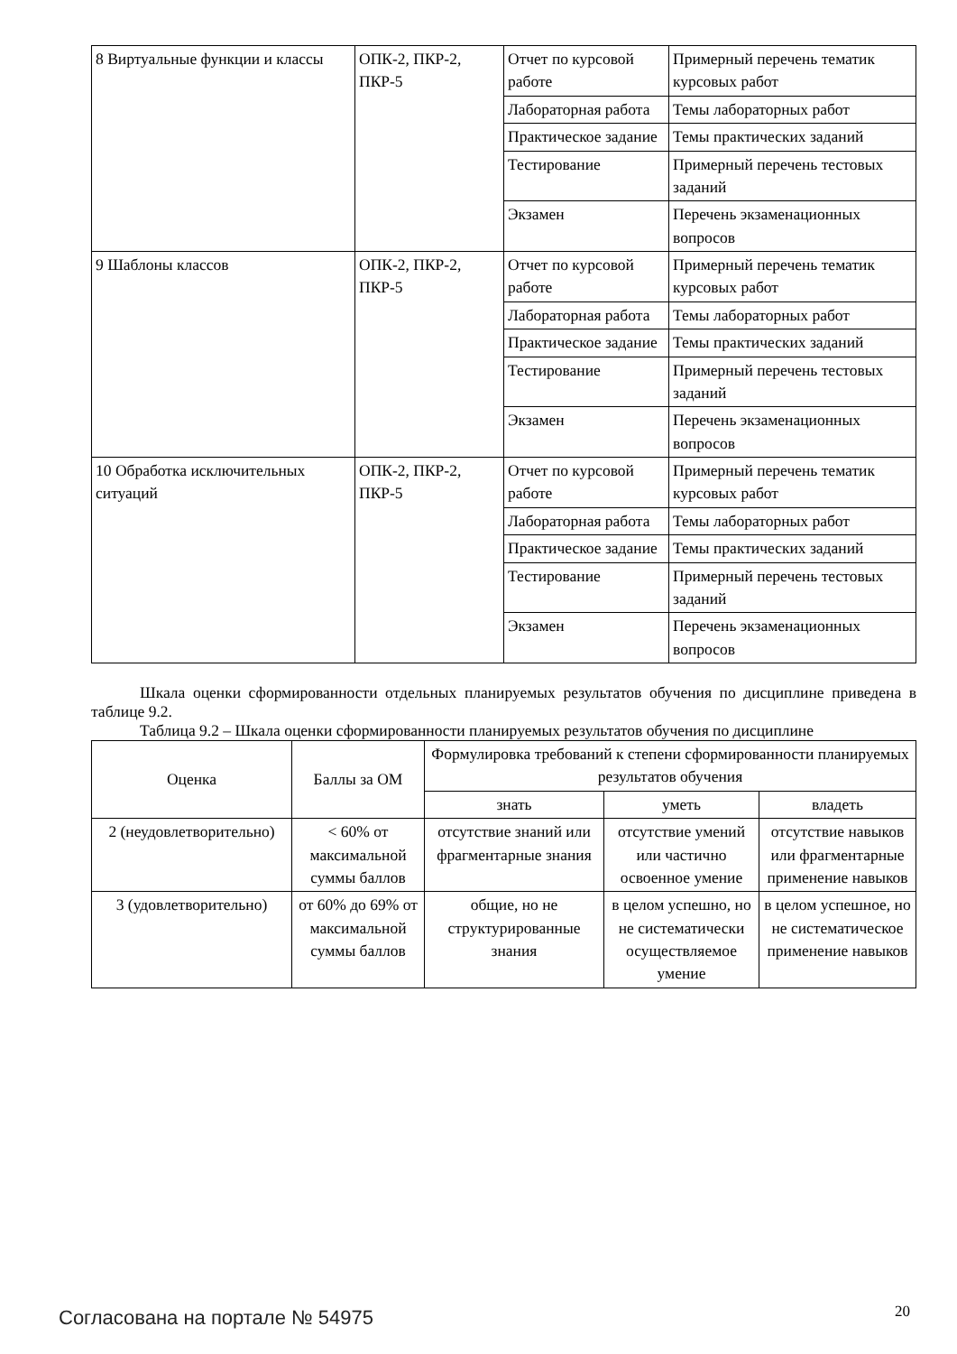| 8 Виртуальные функции и классы | ОПК-2, ПКР-2, ПКР-5 | Отчет по курсовой работе | Примерный перечень тематик курсовых работ |
| | | Лабораторная работа | Темы лабораторных работ |
| | | Практическое задание | Темы практических заданий |
| | | Тестирование | Примерный перечень тестовых заданий |
| | | Экзамен | Перечень экзаменационных вопросов |
| 9 Шаблоны классов | ОПК-2, ПКР-2, ПКР-5 | Отчет по курсовой работе | Примерный перечень тематик курсовых работ |
| | | Лабораторная работа | Темы лабораторных работ |
| | | Практическое задание | Темы практических заданий |
| | | Тестирование | Примерный перечень тестовых заданий |
| | | Экзамен | Перечень экзаменационных вопросов |
| 10 Обработка исключительных ситуаций | ОПК-2, ПКР-2, ПКР-5 | Отчет по курсовой работе | Примерный перечень тематик курсовых работ |
| | | Лабораторная работа | Темы лабораторных работ |
| | | Практическое задание | Темы практических заданий |
| | | Тестирование | Примерный перечень тестовых заданий |
| | | Экзамен | Перечень экзаменационных вопросов |
Шкала оценки сформированности отдельных планируемых результатов обучения по дисциплине приведена в таблице 9.2.
Таблица 9.2 – Шкала оценки сформированности планируемых результатов обучения по дисциплине
| Оценка | Баллы за ОМ | Формулировка требований к степени сформированности планируемых результатов обучения | | |
| --- | --- | --- | --- | --- |
| | | знать | уметь | владеть |
| 2 (неудовлетворительно) | < 60% от максимальной суммы баллов | отсутствие знаний или фрагментарные знания | отсутствие умений или частично освоенное умение | отсутствие навыков или фрагментарные применение навыков |
| 3 (удовлетворительно) | от 60% до 69% от максимальной суммы баллов | общие, но не структурированные знания | в целом успешно, но не систематически осуществляемое умение | в целом успешное, но не систематическое применение навыков |
Согласована на портале № 54975 20